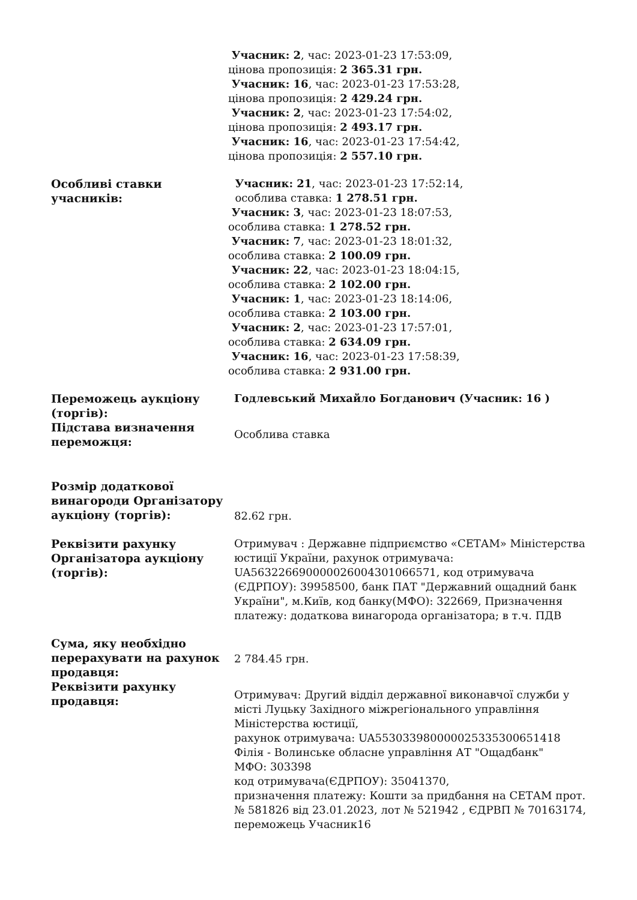| | Учасник: 2 , час: 2023-01-23 17:53:09, цінова пропозиція: 2 365.31 грн. Учасник: 16 , час: 2023-01-23 17:53:28, цінова пропозиція: 2 429.24 грн. Учасник: 2 , час: 2023-01-23 17:54:02, цінова пропозиція: 2 493.17 грн. Учасник: 16 , час: 2023-01-23 17:54:42, цінова пропозиція: 2 557.10 грн. |
| Особливі ставки учасників: | Учасник: 21 , час: 2023-01-23 17:52:14, особлива ставка: 1 278.51 грн. Учасник: 3 , час: 2023-01-23 18:07:53, особлива ставка: 1 278.52 грн. Учасник: 7 , час: 2023-01-23 18:01:32, особлива ставка: 2 100.09 грн. Учасник: 22 , час: 2023-01-23 18:04:15, особлива ставка: 2 102.00 грн. Учасник: 1 , час: 2023-01-23 18:14:06, особлива ставка: 2 103.00 грн. Учасник: 2 , час: 2023-01-23 17:57:01, особлива ставка: 2 634.09 грн. Учасник: 16 , час: 2023-01-23 17:58:39, особлива ставка: 2 931.00 грн. |
| Переможець аукціону (торгів): | Годлевський Михайло Богданович (Учасник: 16 ) |
| Підстава визначення переможця: | Особлива ставка |
| Розмір додаткової винагороди Організатору аукціону (торгів): | 82.62 грн. |
| Реквізити рахунку Організатора аукціону (торгів): | Отримувач : Державне підприємство «СЕТАМ» Міністерства юстиції України, рахунок отримувача: UA563226690000026004301066571, код отримувача (ЄДРПОУ): 39958500, банк ПАТ "Державний ощадний банк України", м.Київ, код банку(МФО): 322669, Призначення платежу: додаткова винагорода організатора; в т.ч. ПДВ |
| Сума, яку необхідно перерахувати на рахунок продавця: | 2 784.45 грн. |
| Реквізити рахунку продавця: | Отримувач: Другий відділ державної виконавчої служби у місті Луцьку Західного міжрегіонального управління Міністерства юстиції, рахунок отримувача: UA553033980000025335300651418 Філія - Волинське обласне управління АТ "Ощадбанк" МФО: 303398 код отримувача(ЄДРПОУ): 35041370, призначення платежу: Кошти за придбання на СЕТАМ прот. № 581826 від 23.01.2023, лот № 521942 , ЄДРВП № 70163174, переможець Учасник16 |